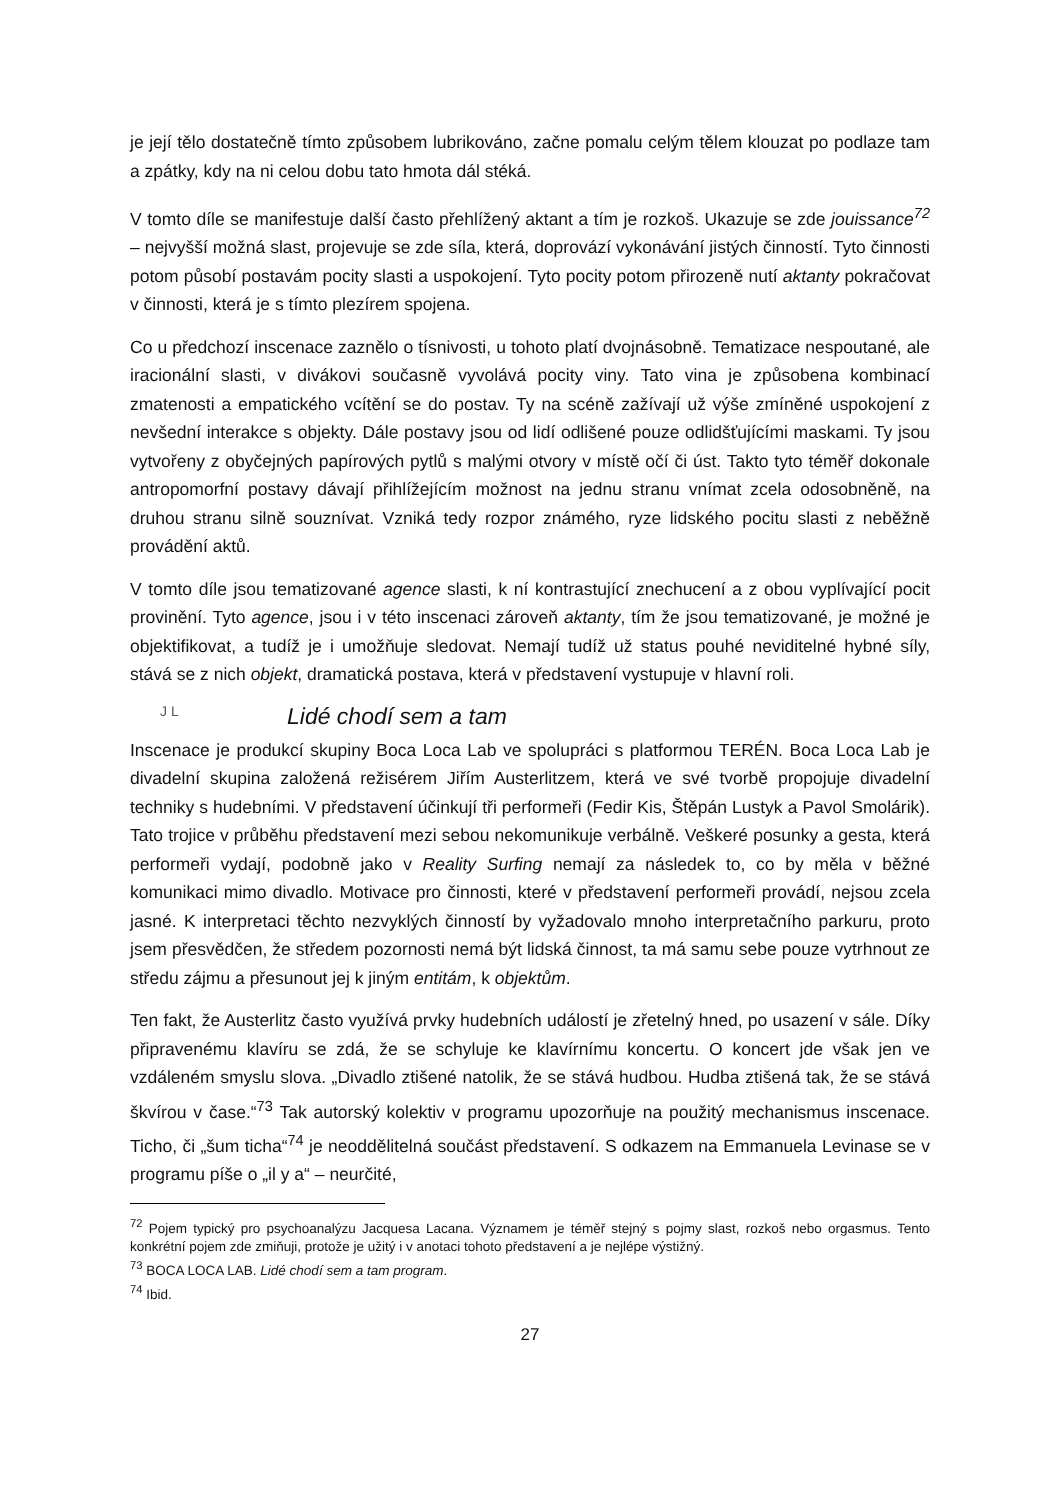je její tělo dostatečně tímto způsobem lubrikováno, začne pomalu celým tělem klouzat po podlaze tam a zpátky, kdy na ni celou dobu tato hmota dál stéká.
V tomto díle se manifestuje další často přehlížený aktant a tím je rozkoš. Ukazuje se zde jouissance<sup>72</sup> – nejvyšší možná slast, projevuje se zde síla, která, doprovází vykonávání jistých činností. Tyto činnosti potom působí postavám pocity slasti a uspokojení. Tyto pocity potom přirozeně nutí aktanty pokračovat v činnosti, která je s tímto plezírem spojena.
Co u předchozí inscenace zaznělo o tísnivosti, u tohoto platí dvojnásobně. Tematizace nespoutané, ale iracionální slasti, v divákovi současně vyvolává pocity viny. Tato vina je způsobena kombinací zmatenosti a empatického vcítění se do postav. Ty na scéně zažívají už výše zmíněné uspokojení z nevšední interakce s objekty. Dále postavy jsou od lidí odlišené pouze odlidšťujícími maskami. Ty jsou vytvořeny z obyčejných papírových pytlů s malými otvory v místě očí či úst. Takto tyto téměř dokonale antropomorfní postavy dávají přihlížejícím možnost na jednu stranu vnímat zcela odosobněně, na druhou stranu silně souznívat. Vzniká tedy rozpor známého, ryze lidského pocitu slasti z neběžně provádění aktů.
V tomto díle jsou tematizované agence slasti, k ní kontrastující znechucení a z obou vyplívající pocit provinění. Tyto agence, jsou i v této inscenaci zároveň aktanty, tím že jsou tematizované, je možné je objektifikovat, a tudíž je i umožňuje sledovat. Nemají tudíž už status pouhé neviditelné hybné síly, stává se z nich objekt, dramatická postava, která v představení vystupuje v hlavní roli.
J L Lidé chodí sem a tam
Inscenace je produkcí skupiny Boca Loca Lab ve spolupráci s platformou TERÉN. Boca Loca Lab je divadelní skupina založená režisérem Jiřím Austerlitzem, která ve své tvorbě propojuje divadelní techniky s hudebními. V představení účinkují tři performeři (Fedir Kis, Štěpán Lustyk a Pavol Smolárik). Tato trojice v průběhu představení mezi sebou nekomunikuje verbálně. Veškeré posunky a gesta, která performeři vydají, podobně jako v Reality Surfing nemají za následek to, co by měla v běžné komunikaci mimo divadlo. Motivace pro činnosti, které v představení performeři provádí, nejsou zcela jasné. K interpretaci těchto nezvyklých činností by vyžadovalo mnoho interpretačního parkuru, proto jsem přesvědčen, že středem pozornosti nemá být lidská činnost, ta má samu sebe pouze vytrhnout ze středu zájmu a přesunout jej k jiným entitám, k objektům.
Ten fakt, že Austerlitz často využívá prvky hudebních událostí je zřetelný hned, po usazení v sále. Díky připravenému klavíru se zdá, že se schyluje ke klavírnímu koncertu. O koncert jde však jen ve vzdáleném smyslu slova. „Divadlo ztišené natolik, že se stává hudbou. Hudba ztišená tak, že se stává škvírou v čase.“<sup>73</sup> Tak autorský kolektiv v programu upozorňuje na použitý mechanismus inscenace. Ticho, či „šum ticha“<sup>74</sup> je neoddělitelná součást představení. S odkazem na Emmanuela Levinase se v programu píše o „il y a“ – neurčité,
<sup>72</sup> Pojem typický pro psychoanalýzu Jacquesa Lacana. Významem je téměř stejný s pojmy slast, rozkoš nebo orgasmus. Tento konkrétní pojem zde zmiňuji, protože je užitý i v anotaci tohoto představení a je nejlépe výstižný.
<sup>73</sup> BOCA LOCA LAB. Lidé chodí sem a tam program.
<sup>74</sup> Ibid.
27